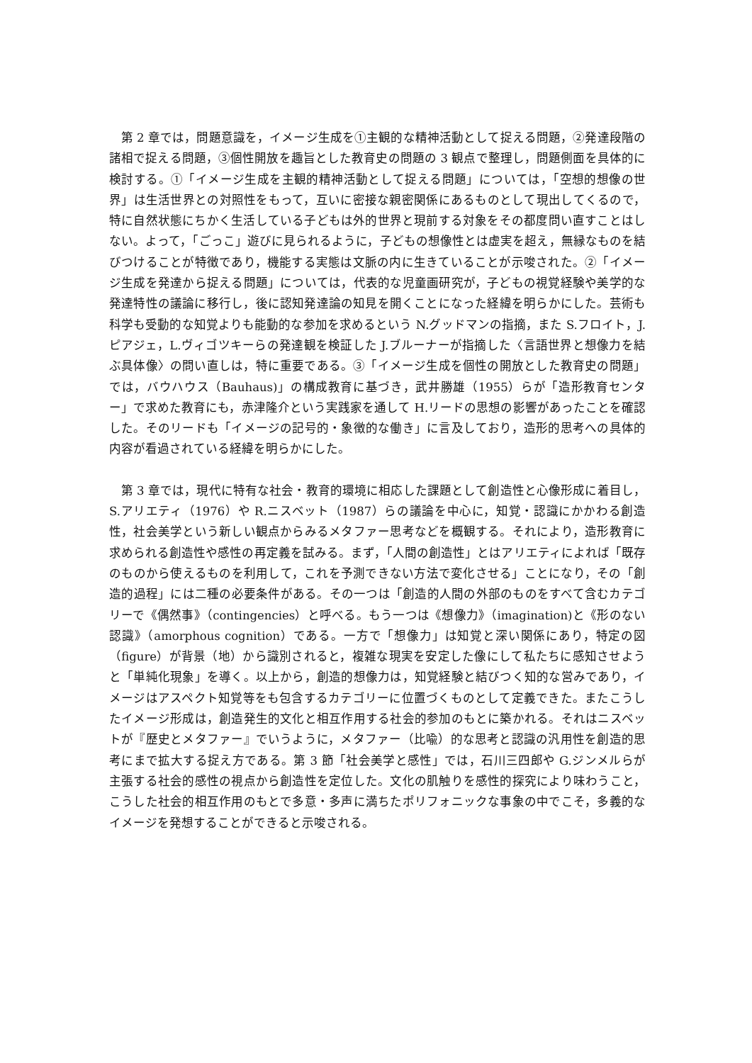第 2 章では，問題意識を，イメージ生成を①主観的な精神活動として捉える問題，②発達段階の諸相で捉える問題，③個性開放を趣旨とした教育史の問題の 3 観点で整理し，問題側面を具体的に検討する。①「イメージ生成を主観的精神活動として捉える問題」については，「空想的想像の世界」は生活世界との対照性をもって，互いに密接な親密関係にあるものとして現出してくるので，特に自然状態にちかく生活している子どもは外的世界と現前する対象をその都度問い直すことはしない。よって，「ごっこ」遊びに見られるように，子どもの想像性とは虚実を超え，無縁なものを結びつけることが特徴であり，機能する実態は文脈の内に生きていることが示唆された。②「イメージ生成を発達から捉える問題」については，代表的な児童画研究が，子どもの視覚経験や美学的な発達特性の議論に移行し，後に認知発達論の知見を開くことになった経緯を明らかにした。芸術も科学も受動的な知覚よりも能動的な参加を求めるという N.グッドマンの指摘，また S.フロイト，J.ピアジェ，L.ヴィゴツキーらの発達観を検証した J.ブルーナーが指摘した〈言語世界と想像力を結ぶ具体像〉の問い直しは，特に重要である。③「イメージ生成を個性の開放とした教育史の問題」では，バウハウス（Bauhaus)」の構成教育に基づき，武井勝雄（1955）らが「造形教育センター」で求めた教育にも，赤津隆介という実践家を通して H.リードの思想の影響があったことを確認した。そのリードも「イメージの記号的・象徴的な働き」に言及しており，造形的思考への具体的内容が看過されている経緯を明らかにした。
第 3 章では，現代に特有な社会・教育的環境に相応した課題として創造性と心像形成に着目し，S.アリエティ（1976）や R.ニスベット（1987）らの議論を中心に，知覚・認識にかかわる創造性，社会美学という新しい観点からみるメタファー思考などを概観する。それにより，造形教育に求められる創造性や感性の再定義を試みる。まず，「人間の創造性」とはアリエティによれば「既存のものから使えるものを利用して，これを予測できない方法で変化させる」ことになり，その「創造的過程」には二種の必要条件がある。その一つは「創造的人間の外部のものをすべて含むカテゴリーで《偶然事》（contingencies）と呼べる。もう一つは《想像力》（imagination)と《形のない認識》（amorphous cognition）である。一方で「想像力」は知覚と深い関係にあり，特定の図（figure）が背景（地）から識別されると，複雑な現実を安定した像にして私たちに感知させようと「単純化現象」を導く。以上から，創造的想像力は，知覚経験と結びつく知的な営みであり，イメージはアスペクト知覚等をも包含するカテゴリーに位置づくものとして定義できた。またこうしたイメージ形成は，創造発生的文化と相互作用する社会的参加のもとに築かれる。それはニスベットが『歴史とメタファー』でいうように，メタファー（比喩）的な思考と認識の汎用性を創造的思考にまで拡大する捉え方である。第 3 節「社会美学と感性」では，石川三四郎や G.ジンメルらが主張する社会的感性の視点から創造性を定位した。文化の肌触りを感性的探究により味わうこと，こうした社会的相互作用のもとで多意・多声に満ちたポリフォニックな事象の中でこそ，多義的なイメージを発想することができると示唆される。